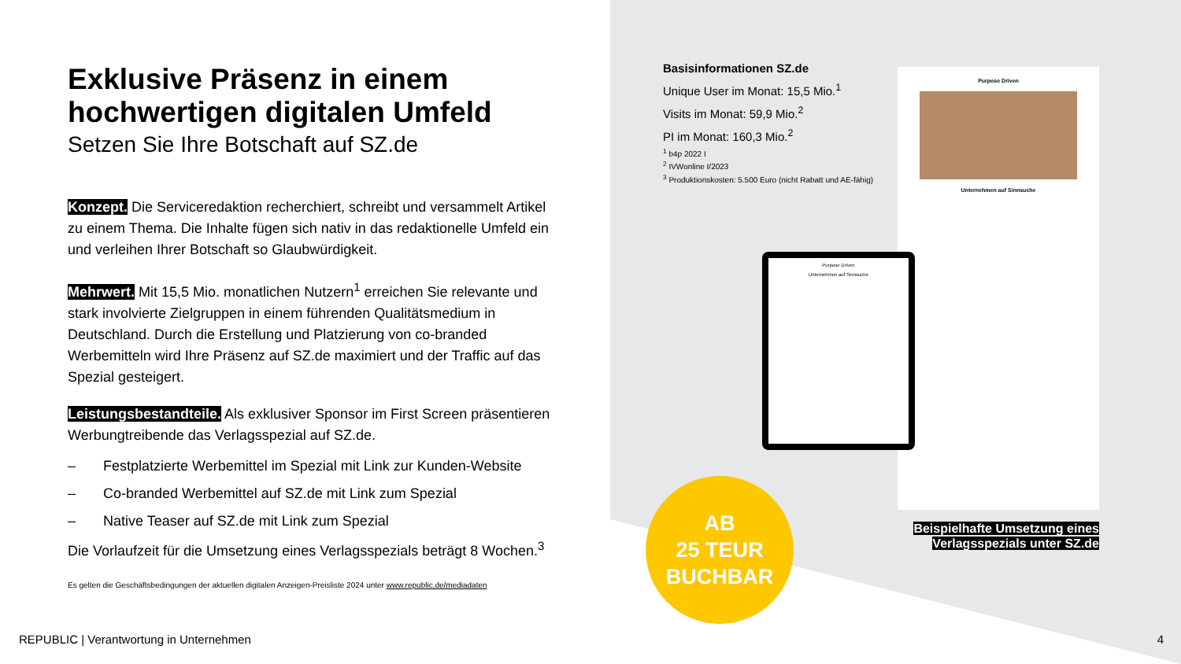Exklusive Präsenz in einem hochwertigen digitalen Umfeld
Setzen Sie Ihre Botschaft auf SZ.de
Konzept. Die Serviceredaktion recherchiert, schreibt und versammelt Artikel zu einem Thema. Die Inhalte fügen sich nativ in das redaktionelle Umfeld ein und verleihen Ihrer Botschaft so Glaubwürdigkeit.
Mehrwert. Mit 15,5 Mio. monatlichen Nutzern<sup>1</sup> erreichen Sie relevante und stark involvierte Zielgruppen in einem führenden Qualitätsmedium in Deutschland. Durch die Erstellung und Platzierung von co-branded Werbemitteln wird Ihre Präsenz auf SZ.de maximiert und der Traffic auf das Spezial gesteigert.
Leistungsbestandteile. Als exklusiver Sponsor im First Screen präsentieren Werbungtreibende das Verlagsspezial auf SZ.de.
– Festplatzierte Werbemittel im Spezial mit Link zur Kunden-Website
– Co-branded Werbemittel auf SZ.de mit Link zum Spezial
– Native Teaser auf SZ.de mit Link zum Spezial
Die Vorlaufzeit für die Umsetzung eines Verlagsspezials beträgt 8 Wochen.<sup>3</sup>
Es gelten die Geschäftsbedingungen der aktuellen digitalen Anzeigen-Preisliste 2024 unter www.republic.de/mediadaten
Basisinformationen SZ.de
Unique User im Monat: 15,5 Mio.<sup>1</sup>
Visits im Monat: 59,9 Mio.<sup>2</sup>
PI im Monat: 160,3 Mio.<sup>2</sup>
<sup>1</sup> b4p 2022 I
<sup>2</sup> IVWonline I/2023
<sup>3</sup> Produktionskosten: 5.500 Euro (nicht Rabatt und AE-fähig)
Purpose Driven
Unternehmen auf Sinnsuche
Purpose Driven
Unternehmen auf Sinnsuche
AB
25 TEUR
BUCHBAR
Beispielhafte Umsetzung eines
Verlagsspezials unter SZ.de
REPUBLIC | Verantwortung in Unternehmen
4